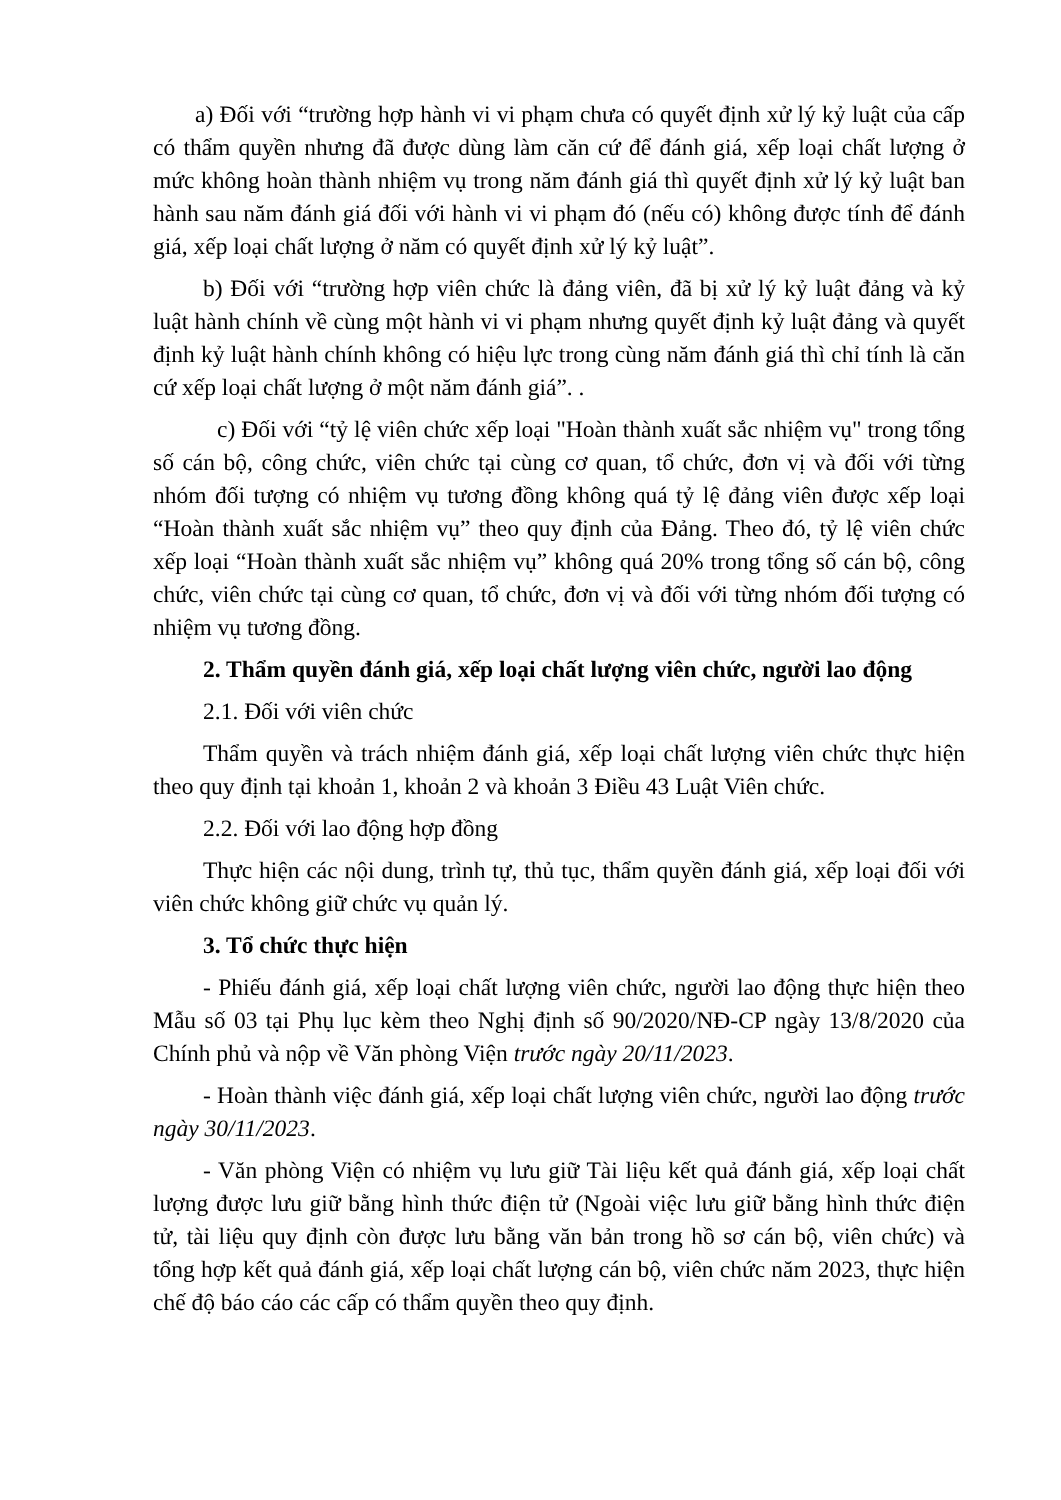a) Đối với “trường hợp hành vi vi phạm chưa có quyết định xử lý kỷ luật của cấp có thẩm quyền nhưng đã được dùng làm căn cứ để đánh giá, xếp loại chất lượng ở mức không hoàn thành nhiệm vụ trong năm đánh giá thì quyết định xử lý kỷ luật ban hành sau năm đánh giá đối với hành vi vi phạm đó (nếu có) không được tính để đánh giá, xếp loại chất lượng ở năm có quyết định xử lý kỷ luật”.
b) Đối với “trường hợp viên chức là đảng viên, đã bị xử lý kỷ luật đảng và kỷ luật hành chính về cùng một hành vi vi phạm nhưng quyết định kỷ luật đảng và quyết định kỷ luật hành chính không có hiệu lực trong cùng năm đánh giá thì chỉ tính là căn cứ xếp loại chất lượng ở một năm đánh giá”. .
c) Đối với “tỷ lệ viên chức xếp loại "Hoàn thành xuất sắc nhiệm vụ" trong tổng số cán bộ, công chức, viên chức tại cùng cơ quan, tổ chức, đơn vị và đối với từng nhóm đối tượng có nhiệm vụ tương đồng không quá tỷ lệ đảng viên được xếp loại “Hoàn thành xuất sắc nhiệm vụ” theo quy định của Đảng. Theo đó, tỷ lệ viên chức xếp loại “Hoàn thành xuất sắc nhiệm vụ” không quá 20% trong tổng số cán bộ, công chức, viên chức tại cùng cơ quan, tổ chức, đơn vị và đối với từng nhóm đối tượng có nhiệm vụ tương đồng.
2. Thẩm quyền đánh giá, xếp loại chất lượng viên chức, người lao động
2.1. Đối với viên chức
Thẩm quyền và trách nhiệm đánh giá, xếp loại chất lượng viên chức thực hiện theo quy định tại khoản 1, khoản 2 và khoản 3 Điều 43 Luật Viên chức.
2.2. Đối với lao động hợp đồng
Thực hiện các nội dung, trình tự, thủ tục, thẩm quyền đánh giá, xếp loại đối với viên chức không giữ chức vụ quản lý.
3. Tổ chức thực hiện
- Phiếu đánh giá, xếp loại chất lượng viên chức, người lao động thực hiện theo Mẫu số 03 tại Phụ lục kèm theo Nghị định số 90/2020/NĐ-CP ngày 13/8/2020 của Chính phủ và nộp về Văn phòng Viện trước ngày 20/11/2023.
- Hoàn thành việc đánh giá, xếp loại chất lượng viên chức, người lao động trước ngày 30/11/2023.
- Văn phòng Viện có nhiệm vụ lưu giữ Tài liệu kết quả đánh giá, xếp loại chất lượng được lưu giữ bằng hình thức điện tử (Ngoài việc lưu giữ bằng hình thức điện tử, tài liệu quy định còn được lưu bằng văn bản trong hồ sơ cán bộ, viên chức) và tổng hợp kết quả đánh giá, xếp loại chất lượng cán bộ, viên chức năm 2023, thực hiện chế độ báo cáo các cấp có thẩm quyền theo quy định.